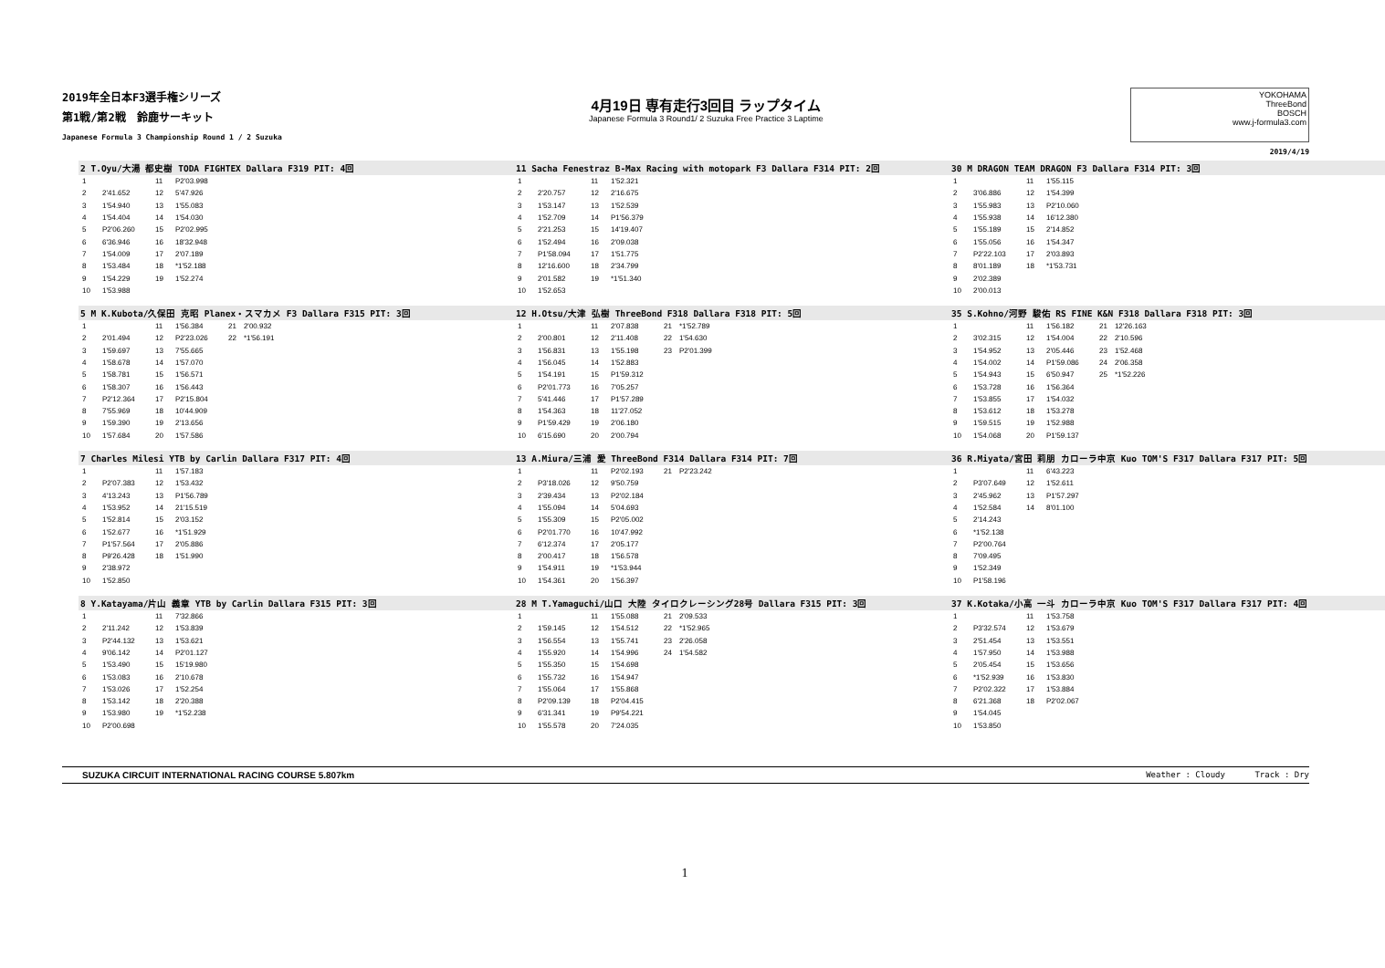2019年全日本F3選手権シリーズ
第1戦/第2戦　鈴鹿サーキット
Japanese Formula 3 Championship Round 1 / 2 Suzuka
4月19日 専有走行3回目 ラップタイム
Japanese Formula 3 Round1/ 2 Suzuka Free Practice 3 Laptime
YOKOHAMA
ThreeBond
BOSCH
www.j-formula3.com
2019/4/19
2 T.Oyu/大湯 都史樹 TODA FIGHTEX Dallara F319 PIT: 4回
| 1 | | 11 | P2'03.998 |
| 2 | 2'41.652 | 12 | 5'47.926 |
| 3 | 1'54.940 | 13 | 1'55.083 |
| 4 | 1'54.404 | 14 | 1'54.030 |
| 5 | P2'06.260 | 15 | P2'02.995 |
| 6 | 6'36.946 | 16 | 18'32.948 |
| 7 | 1'54.009 | 17 | 2'07.189 |
| 8 | 1'53.484 | 18 | *1'52.188 |
| 9 | 1'54.229 | 19 | 1'52.274 |
| 10 | 1'53.988 | | |
11 Sacha Fenestraz B-Max Racing with motopark F3 Dallara F314 PIT: 2回
| 1 | | 11 | 1'52.321 |
| 2 | 2'20.757 | 12 | 2'16.675 |
| 3 | 1'53.147 | 13 | 1'52.539 |
| 4 | 1'52.709 | 14 | P1'56.379 |
| 5 | 2'21.253 | 15 | 14'19.407 |
| 6 | 1'52.494 | 16 | 2'09.038 |
| 7 | P1'58.094 | 17 | 1'51.775 |
| 8 | 12'16.600 | 18 | 2'34.799 |
| 9 | 2'01.582 | 19 | *1'51.340 |
| 10 | 1'52.653 | | |
30 M DRAGON TEAM DRAGON F3 Dallara F314 PIT: 3回
| 1 | | 11 | 1'55.115 |
| 2 | 3'06.886 | 12 | 1'54.399 |
| 3 | 1'55.983 | 13 | P2'10.060 |
| 4 | 1'55.938 | 14 | 16'12.380 |
| 5 | 1'55.189 | 15 | 2'14.852 |
| 6 | 1'55.056 | 16 | 1'54.347 |
| 7 | P2'22.103 | 17 | 2'03.893 |
| 8 | 8'01.189 | 18 | *1'53.731 |
| 9 | 2'02.389 | | |
| 10 | 2'00.013 | | |
5 M K.Kubota/久保田 克昭 Planex・スマカメ F3 Dallara F315 PIT: 3回
| 1 | | 11 | 1'56.384 | 21 | 2'00.932 |
| 2 | 2'01.494 | 12 | P2'23.026 | 22 | *1'56.191 |
| 3 | 1'59.697 | 13 | 7'55.665 | | |
| 4 | 1'58.678 | 14 | 1'57.070 | | |
| 5 | 1'58.781 | 15 | 1'56.571 | | |
| 6 | 1'58.307 | 16 | 1'56.443 | | |
| 7 | P2'12.364 | 17 | P2'15.804 | | |
| 8 | 7'55.969 | 18 | 10'44.909 | | |
| 9 | 1'59.390 | 19 | 2'13.656 | | |
| 10 | 1'57.684 | 20 | 1'57.586 | | |
12 H.Otsu/大津 弘樹 ThreeBond F318 Dallara F318 PIT: 5回
| 1 | | 11 | 2'07.838 | 21 | *1'52.789 |
| 2 | 2'00.801 | 12 | 2'11.408 | 22 | 1'54.630 |
| 3 | 1'56.831 | 13 | 1'55.198 | 23 | P2'01.399 |
| 4 | 1'56.045 | 14 | 1'52.883 | | |
| 5 | 1'54.191 | 15 | P1'59.312 | | |
| 6 | P2'01.773 | 16 | 7'05.257 | | |
| 7 | 5'41.446 | 17 | P1'57.289 | | |
| 8 | 1'54.363 | 18 | 11'27.052 | | |
| 9 | P1'59.429 | 19 | 2'06.180 | | |
| 10 | 6'15.690 | 20 | 2'00.794 | | |
35 S.Kohno/河野 駿佑 RS FINE K&N F318 Dallara F318 PIT: 3回
| 1 | | 11 | 1'56.182 | 21 | 12'26.163 |
| 2 | 3'02.315 | 12 | 1'54.004 | 22 | 2'10.596 |
| 3 | 1'54.952 | 13 | 2'05.446 | 23 | 1'52.468 |
| 4 | 1'54.002 | 14 | P1'59.086 | 24 | 2'06.358 |
| 5 | 1'54.943 | 15 | 6'50.947 | 25 | *1'52.226 |
| 6 | 1'53.728 | 16 | 1'56.364 | | |
| 7 | 1'53.855 | 17 | 1'54.032 | | |
| 8 | 1'53.612 | 18 | 1'53.278 | | |
| 9 | 1'59.515 | 19 | 1'52.988 | | |
| 10 | 1'54.068 | 20 | P1'59.137 | | |
7 Charles Milesi YTB by Carlin Dallara F317 PIT: 4回
| 1 | | 11 | 1'57.183 |
| 2 | P2'07.383 | 12 | 1'53.432 |
| 3 | 4'13.243 | 13 | P1'56.789 |
| 4 | 1'53.952 | 14 | 21'15.519 |
| 5 | 1'52.814 | 15 | 2'03.152 |
| 6 | 1'52.677 | 16 | *1'51.929 |
| 7 | P1'57.564 | 17 | 2'05.886 |
| 8 | P9'26.428 | 18 | 1'51.990 |
| 9 | 2'38.972 | | |
| 10 | 1'52.850 | | |
13 A.Miura/三浦 愛 ThreeBond F314 Dallara F314 PIT: 7回
| 1 | | 11 | P2'02.193 | 21 | P2'23.242 |
| 2 | P3'18.026 | 12 | 9'50.759 | | |
| 3 | 2'39.434 | 13 | P2'02.184 | | |
| 4 | 1'55.094 | 14 | 5'04.693 | | |
| 5 | 1'55.309 | 15 | P2'05.002 | | |
| 6 | P2'01.770 | 16 | 10'47.992 | | |
| 7 | 6'12.374 | 17 | 2'05.177 | | |
| 8 | 2'00.417 | 18 | 1'56.578 | | |
| 9 | 1'54.911 | 19 | *1'53.944 | | |
| 10 | 1'54.361 | 20 | 1'56.397 | | |
36 R.Miyata/宮田 莉朋 カローラ中京 Kuo TOM'S F317 Dallara F317 PIT: 5回
| 1 | | 11 | 6'43.223 |
| 2 | P3'07.649 | 12 | 1'52.611 |
| 3 | 2'45.962 | 13 | P1'57.297 |
| 4 | 1'52.584 | 14 | 8'01.100 |
| 5 | 2'14.243 | | |
| 6 | *1'52.138 | | |
| 7 | P2'00.764 | | |
| 8 | 7'09.495 | | |
| 9 | 1'52.349 | | |
| 10 | P1'58.196 | | |
8 Y.Katayama/片山 義章 YTB by Carlin Dallara F315 PIT: 3回
| 1 | | 11 | 7'32.866 |
| 2 | 2'11.242 | 12 | 1'53.839 |
| 3 | P2'44.132 | 13 | 1'53.621 |
| 4 | 9'06.142 | 14 | P2'01.127 |
| 5 | 1'53.490 | 15 | 15'19.980 |
| 6 | 1'53.083 | 16 | 2'10.678 |
| 7 | 1'53.026 | 17 | 1'52.254 |
| 8 | 1'53.142 | 18 | 2'20.388 |
| 9 | 1'53.980 | 19 | *1'52.238 |
| 10 | P2'00.698 | | |
28 M T.Yamaguchi/山口 大陸 タイロクレーシング28号 Dallara F315 PIT: 3回
| 1 | | 11 | 1'55.088 | 21 | 2'09.533 |
| 2 | 1'59.145 | 12 | 1'54.512 | 22 | *1'52.965 |
| 3 | 1'56.554 | 13 | 1'55.741 | 23 | 2'26.058 |
| 4 | 1'55.920 | 14 | 1'54.996 | 24 | 1'54.582 |
| 5 | 1'55.350 | 15 | 1'54.698 | | |
| 6 | 1'55.732 | 16 | 1'54.947 | | |
| 7 | 1'55.064 | 17 | 1'55.868 | | |
| 8 | P2'09.139 | 18 | P2'04.415 | | |
| 9 | 6'31.341 | 19 | P9'54.221 | | |
| 10 | 1'55.578 | 20 | 7'24.035 | | |
37 K.Kotaka/小高 一斗 カローラ中京 Kuo TOM'S F317 Dallara F317 PIT: 4回
| 1 | | 11 | 1'53.758 |
| 2 | P3'32.574 | 12 | 1'53.679 |
| 3 | 2'51.454 | 13 | 1'53.551 |
| 4 | 1'57.950 | 14 | 1'53.988 |
| 5 | 2'05.454 | 15 | 1'53.656 |
| 6 | *1'52.939 | 16 | 1'53.830 |
| 7 | P2'02.322 | 17 | 1'53.884 |
| 8 | 6'21.368 | 18 | P2'02.067 |
| 9 | 1'54.045 | | |
| 10 | 1'53.850 | | |
SUZUKA CIRCUIT INTERNATIONAL RACING COURSE 5.807km Weather : Cloudy Track : Dry
1